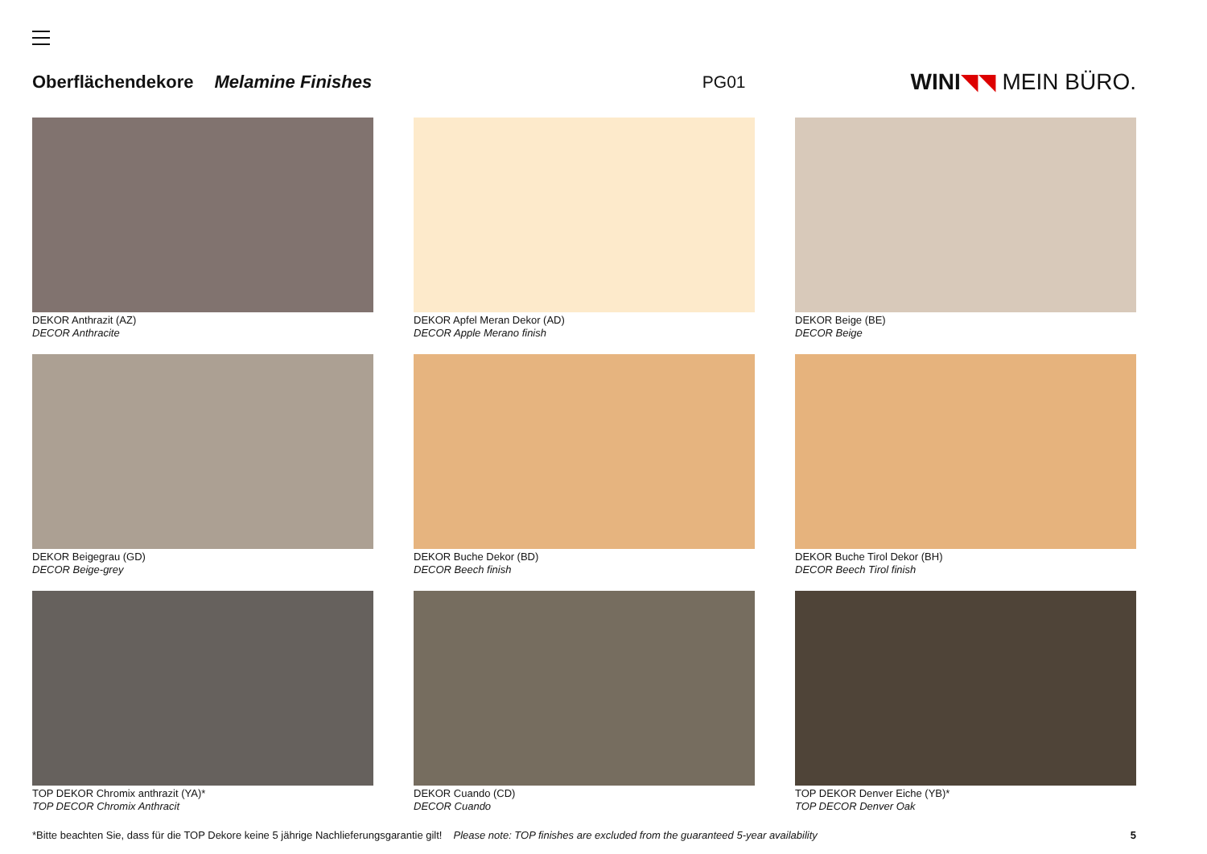Oberflächendekore Melamine Finishes PG01 WINI◥◥ MEIN BÜRO.
DEKOR Anthrazit (AZ)
DECOR Anthracite
DEKOR Apfel Meran Dekor (AD)
DECOR Apple Merano finish
DEKOR Beige (BE)
DECOR Beige
DEKOR Beigegrau (GD)
DECOR Beige-grey
DEKOR Buche Dekor (BD)
DECOR Beech finish
DEKOR Buche Tirol Dekor (BH)
DECOR Beech Tirol finish
TOP DEKOR Chromix anthrazit (YA)*
TOP DECOR Chromix Anthracit
DEKOR Cuando (CD)
DECOR Cuando
TOP DEKOR Denver Eiche (YB)*
TOP DECOR Denver Oak
*Bitte beachten Sie, dass für die TOP Dekore keine 5 jährige Nachlieferungsgarantie gilt! Please note: TOP finishes are excluded from the guaranteed 5-year availability 5